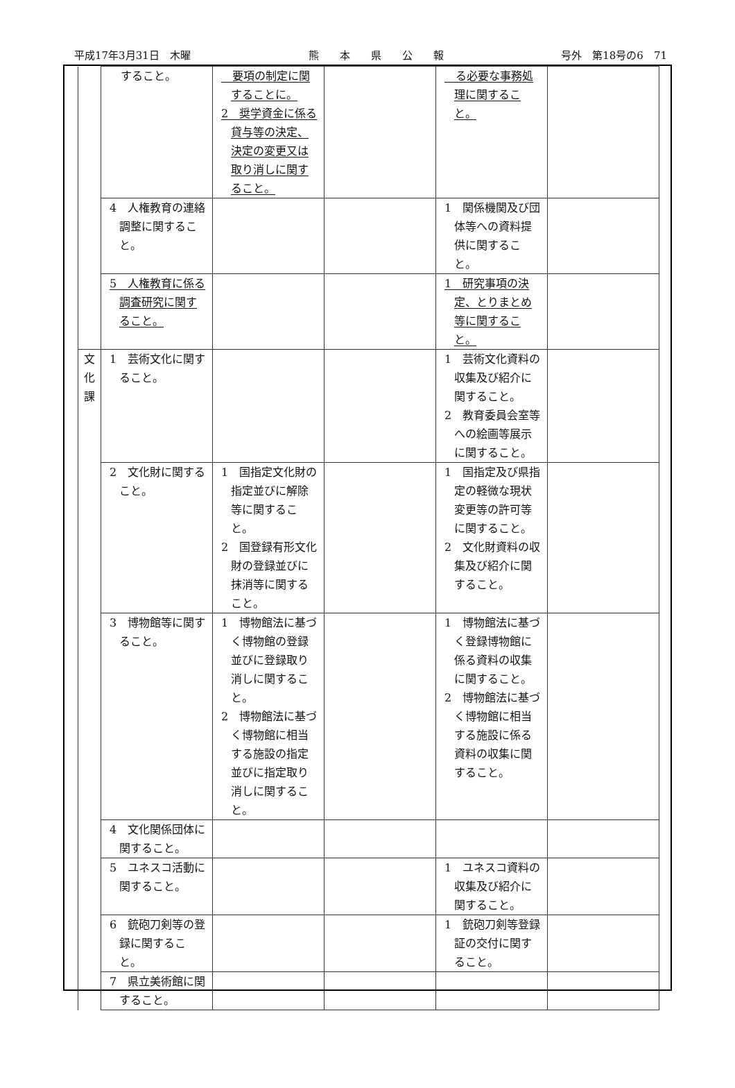平成17年3月31日　木曜 熊　　本　　県　　公　　報 号外　第18号の6　71
| | すること。 | 要項の制定に関することに。 2 奨学資金に係る貸与等の決定、決定の変更又は取り消しに関すること。 | | る必要な事務処理に関すること。 | |
| | 4 人権教育の連絡調整に関すること。 | | | 1 関係機関及び団体等への資料提供に関すること。 | |
| | 5 人権教育に係る調査研究に関すること。 | | | 1 研究事項の決定、とりまとめ等に関すること。 | |
| 文 化 課 | 1 芸術文化に関すること。 | | | 1 芸術文化資料の収集及び紹介に関すること。 2 教育委員会室等への絵画等展示に関すること。 | |
| | 2 文化財に関すること。 | 1 国指定文化財の指定並びに解除等に関すること。 2 国登録有形文化財の登録並びに抹消等に関すること。 | | 1 国指定及び県指定の軽微な現状変更等の許可等に関すること。 2 文化財資料の収集及び紹介に関すること。 | |
| | 3 博物館等に関すること。 | 1 博物館法に基づく博物館の登録並びに登録取り消しに関すること。 2 博物館法に基づく博物館に相当する施設の指定並びに指定取り消しに関すること。 | | 1 博物館法に基づく登録博物館に係る資料の収集に関すること。 2 博物館法に基づく博物館に相当する施設に係る資料の収集に関すること。 | |
| | 4 文化関係団体に関すること。 | | | | |
| | 5 ユネスコ活動に関すること。 | | | 1 ユネスコ資料の収集及び紹介に関すること。 | |
| | 6 銃砲刀剣等の登録に関すること。 | | | 1 銃砲刀剣等登録証の交付に関すること。 | |
| | 7 県立美術館に関すること。 | | | | |